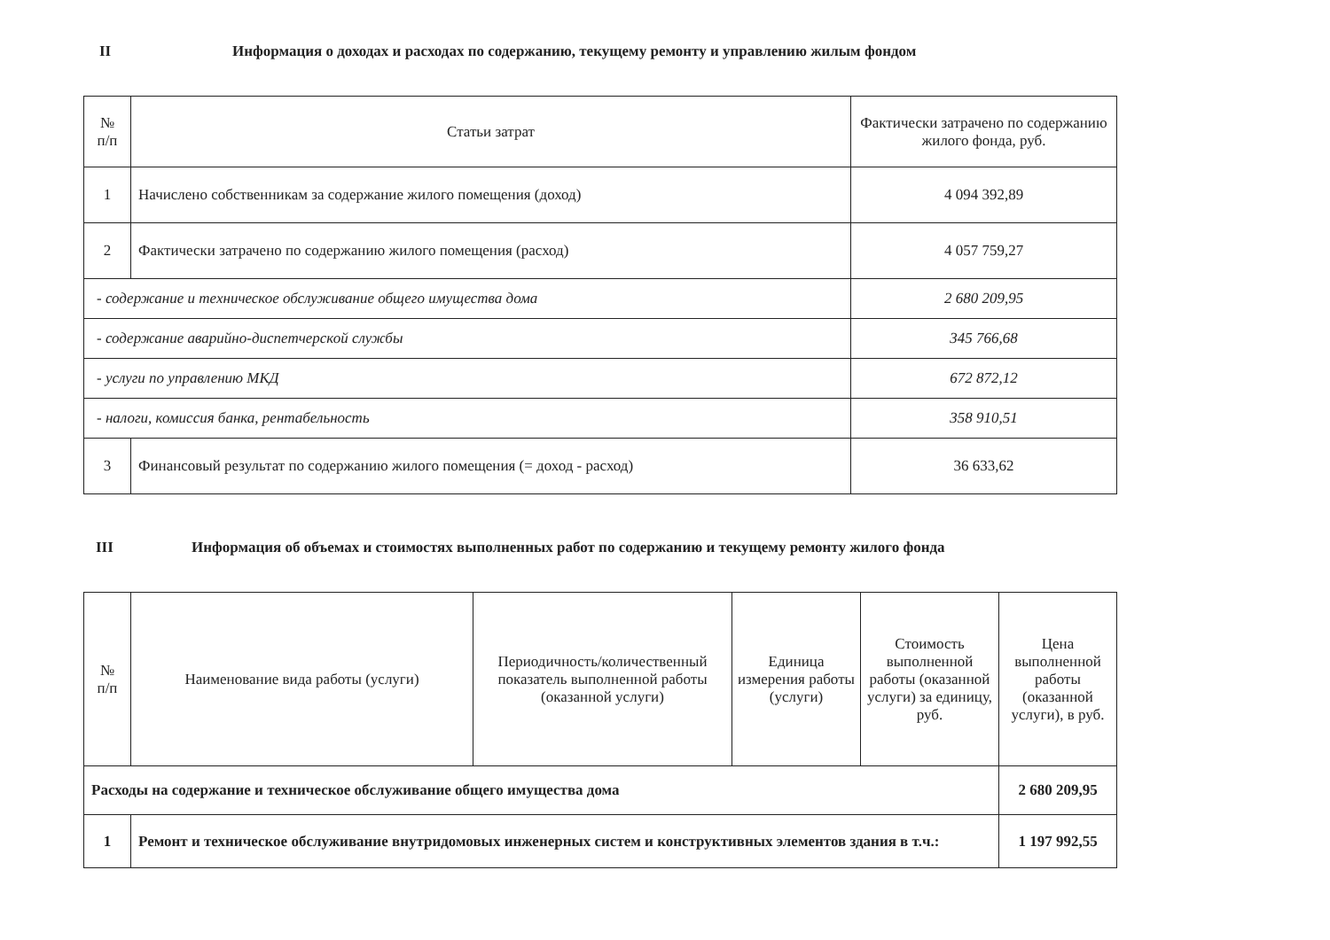II Информация о доходах и расходах по содержанию, текущему ремонту и управлению жилым фондом
| № п/п | Статьи затрат | Фактически затрачено по содержанию жилого фонда, руб. |
| --- | --- | --- |
| 1 | Начислено собственникам за содержание жилого помещения (доход) | 4 094 392,89 |
| 2 | Фактически затрачено по содержанию жилого помещения (расход) | 4 057 759,27 |
| - содержание и техническое обслуживание общего имущества дома | | 2 680 209,95 |
| - содержание аварийно-диспетчерской службы | | 345 766,68 |
| - услуги по управлению МКД | | 672 872,12 |
| - налоги, комиссия банка, рентабельность | | 358 910,51 |
| 3 | Финансовый результат по содержанию жилого помещения (= доход - расход) | 36 633,62 |
III Информация об объемах и стоимостях выполненных работ по содержанию и текущему ремонту жилого фонда
| № п/п | Наименование вида работы (услуги) | Периодичность/количественный показатель выполненной работы (оказанной услуги) | Единица измерения работы (услуги) | Стоимость выполненной работы (оказанной услуги) за единицу, руб. | Цена выполненной работы (оказанной услуги), в руб. |
| --- | --- | --- | --- | --- | --- |
| Расходы на содержание и техническое обслуживание общего имущества дома | | | | | 2 680 209,95 |
| 1 | Ремонт и техническое обслуживание внутридомовых инженерных систем и конструктивных элементов здания в т.ч.: | | | | 1 197 992,55 |